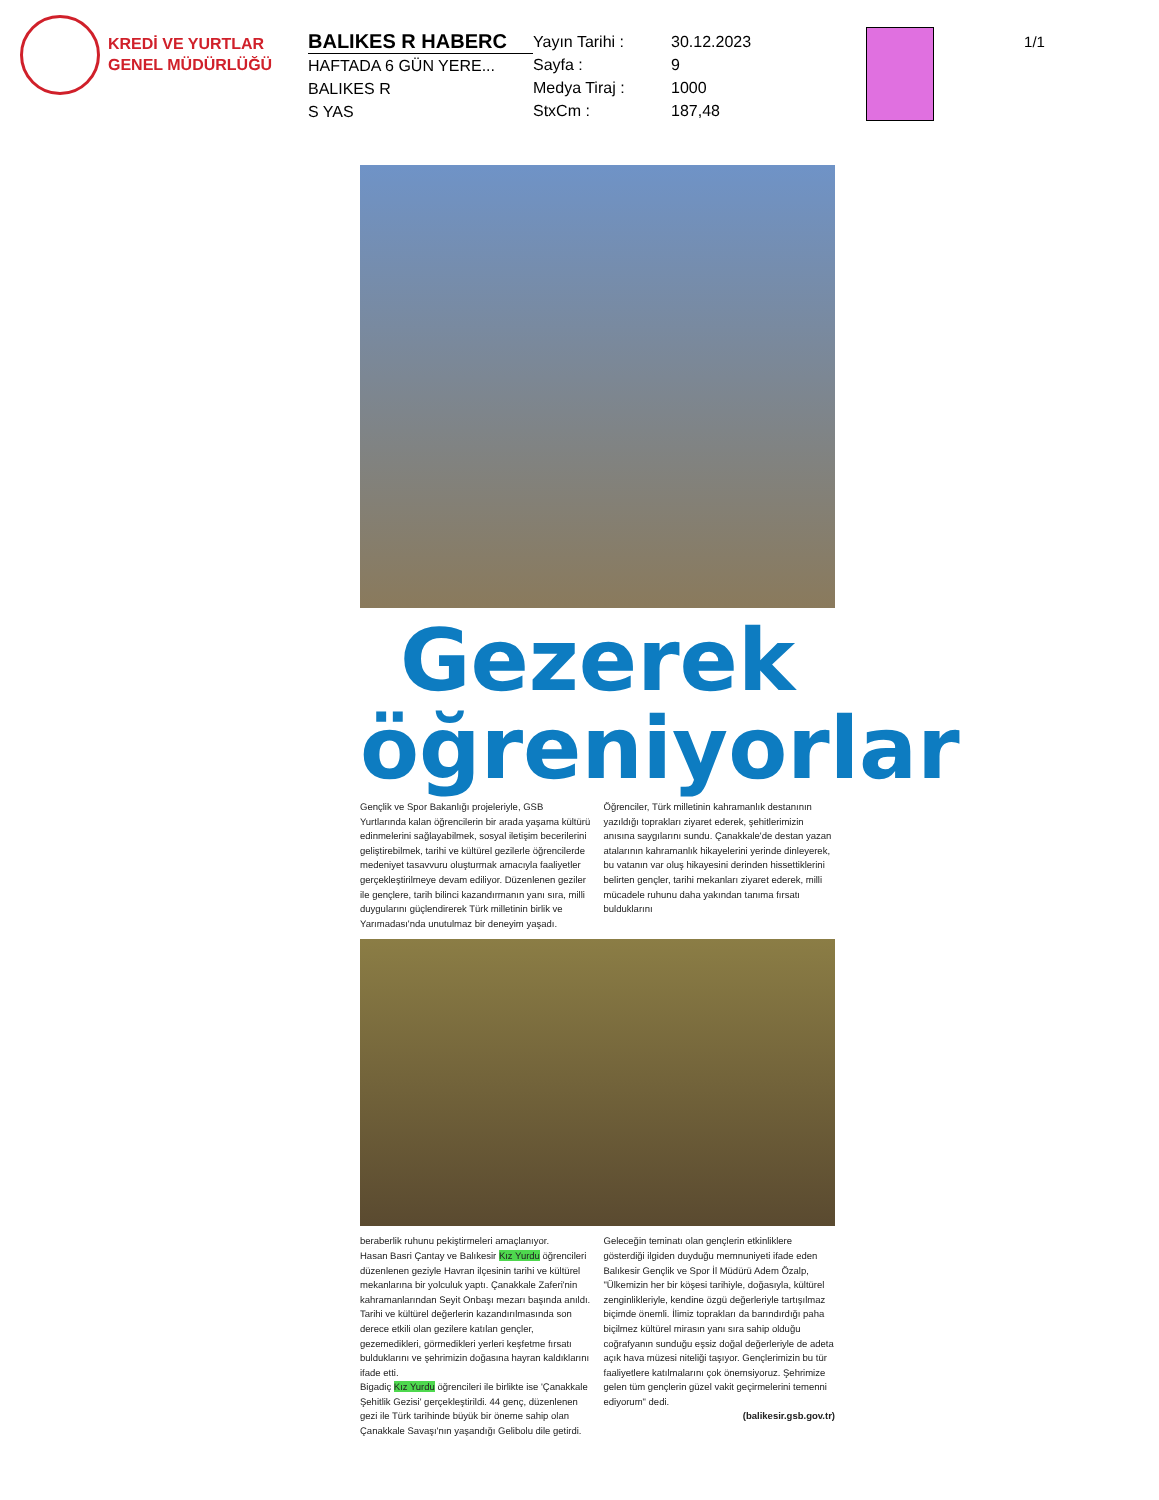KREDİ VE YURTLAR
GENEL MÜDÜRLÜĞÜ
BALIKES R HABERC
HAFTADA 6 GÜN YERE...
BALIKES R
S YAS
Yayın Tarihi : 30.12.2023
Sayfa : 9
Medya Tiraj : 1000
StxCm : 187,48
1/1
Gezerek
öğreniyorlar
Gençlik ve Spor Bakanlığı projeleriyle, GSB Yurtlarında kalan öğrencilerin bir arada yaşama kültürü edinmelerini sağlayabilmek, sosyal iletişim becerilerini geliştirebilmek, tarihi ve kültürel gezilerle öğrencilerde medeniyet tasavvuru oluşturmak amacıyla faaliyetler gerçekleştirilmeye devam ediliyor. Düzenlenen geziler ile gençlere, tarih bilinci kazandırmanın yanı sıra, milli duygularını güçlendirerek Türk milletinin birlik ve Yarımadası'nda unutulmaz bir deneyim yaşadı. Öğrenciler, Türk milletinin kahramanlık destanının yazıldığı toprakları ziyaret ederek, şehitlerimizin anısına saygılarını sundu. Çanakkale'de destan yazan atalarının kahramanlık hikayelerini yerinde dinleyerek, bu vatanın var oluş hikayesini derinden hissettiklerini belirten gençler, tarihi mekanları ziyaret ederek, milli mücadele ruhunu daha yakından tanıma fırsatı bulduklarını
beraberlik ruhunu pekiştirmeleri amaçlanıyor.
Hasan Basri Çantay ve Balıkesir Kız Yurdu öğrencileri düzenlenen geziyle Havran ilçesinin tarihi ve kültürel mekanlarına bir yolculuk yaptı. Çanakkale Zaferi'nin kahramanlarından Seyit Onbaşı mezarı başında anıldı. Tarihi ve kültürel değerlerin kazandırılmasında son derece etkili olan gezilere katılan gençler, gezemedikleri, görmedikleri yerleri keşfetme fırsatı bulduklarını ve şehrimizin doğasına hayran kaldıklarını ifade etti.
Bigadiç Kız Yurdu öğrencileri ile birlikte ise 'Çanakkale Şehitlik Gezisi' gerçekleştirildi. 44 genç, düzenlenen gezi ile Türk tarihinde büyük bir öneme sahip olan Çanakkale Savaşı'nın yaşandığı Gelibolu dile getirdi.
Geleceğin teminatı olan gençlerin etkinliklere gösterdiği ilgiden duyduğu memnuniyeti ifade eden Balıkesir Gençlik ve Spor İl Müdürü Adem Özalp, "Ülkemizin her bir köşesi tarihiyle, doğasıyla, kültürel zenginlikleriyle, kendine özgü değerleriyle tartışılmaz biçimde önemli. İlimiz toprakları da barındırdığı paha biçilmez kültürel mirasın yanı sıra sahip olduğu coğrafyanın sunduğu eşsiz doğal değerleriyle de adeta açık hava müzesi niteliği taşıyor. Gençlerimizin bu tür faaliyetlere katılmalarını çok önemsiyoruz. Şehrimize gelen tüm gençlerin güzel vakit geçirmelerini temenni ediyorum" dedi.
(balikesir.gsb.gov.tr)